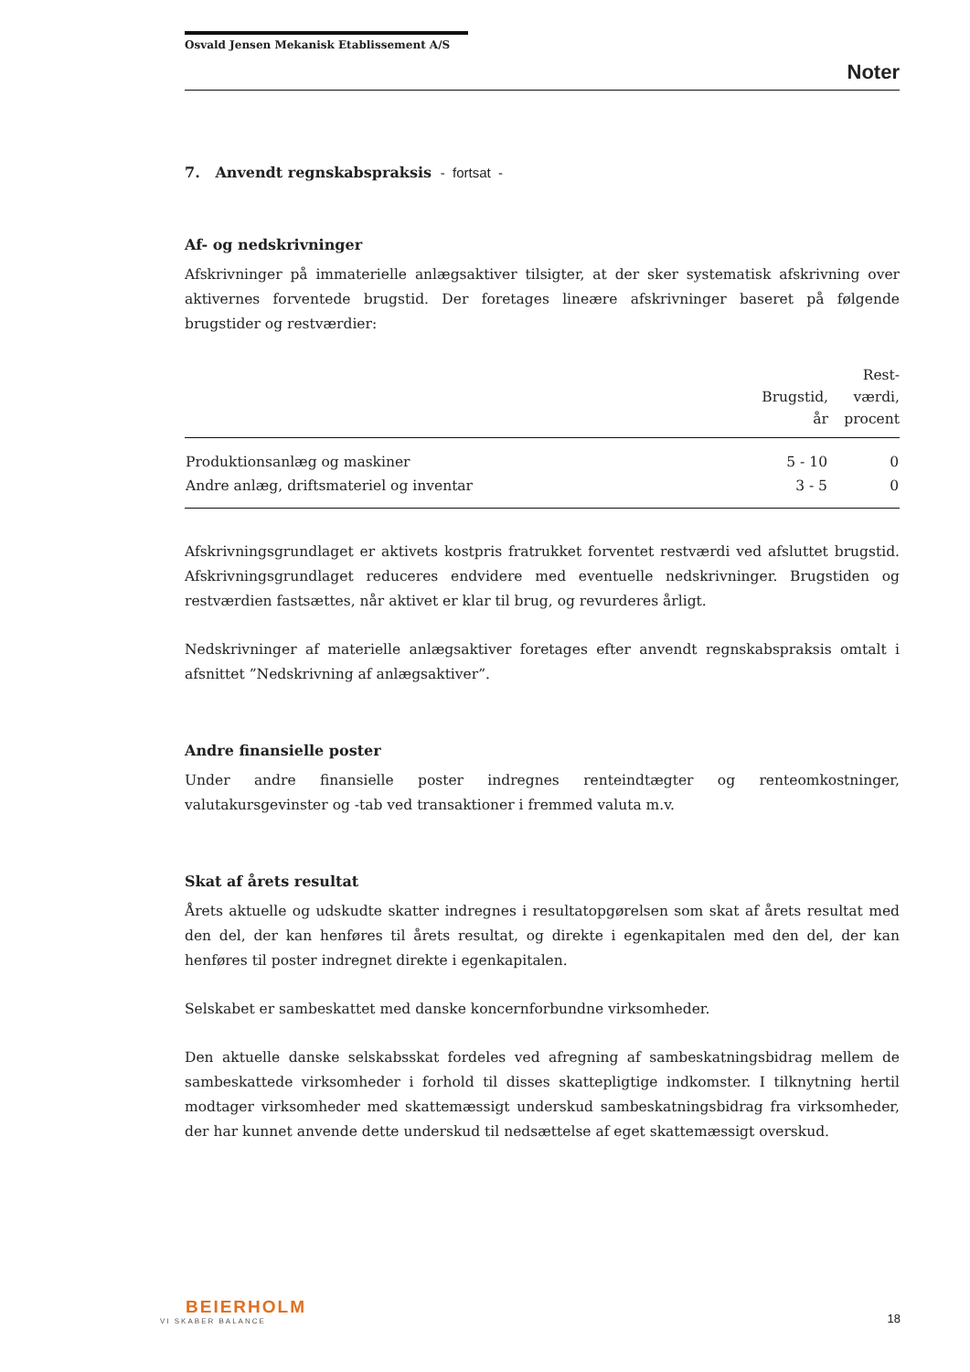Osvald Jensen Mekanisk Etablissement A/S
Noter
7. Anvendt regnskabspraksis - fortsat -
Af- og nedskrivninger
Afskrivninger på immaterielle anlægsaktiver tilsigter, at der sker systematisk afskrivning over aktivernes forventede brugstid. Der foretages lineære afskrivninger baseret på følgende brugstider og restværdier:
| | Brugstid, år | Rest- værdi, procent |
| --- | --- | --- |
| Produktionsanlæg og maskiner | 5 - 10 | 0 |
| Andre anlæg, driftsmateriel og inventar | 3 - 5 | 0 |
Afskrivningsgrundlaget er aktivets kostpris fratrukket forventet restværdi ved afsluttet brugstid. Afskrivningsgrundlaget reduceres endvidere med eventuelle nedskrivninger. Brugstiden og restværdien fastsættes, når aktivet er klar til brug, og revurderes årligt.
Nedskrivninger af materielle anlægsaktiver foretages efter anvendt regnskabspraksis omtalt i afsnittet ”Nedskrivning af anlægsaktiver”.
Andre finansielle poster
Under andre finansielle poster indregnes renteindtægter og renteomkostninger, valutakursgevinster og -tab ved transaktioner i fremmed valuta m.v.
Skat af årets resultat
Årets aktuelle og udskudte skatter indregnes i resultatopgørelsen som skat af årets resultat med den del, der kan henføres til årets resultat, og direkte i egenkapitalen med den del, der kan henføres til poster indregnet direkte i egenkapitalen.
Selskabet er sambeskattet med danske koncernforbundne virksomheder.
Den aktuelle danske selskabsskat fordeles ved afregning af sambeskatningsbidrag mellem de sambeskattede virksomheder i forhold til disses skattepligtige indkomster. I tilknytning hertil modtager virksomheder med skattemæssigt underskud sambeskatningsbidrag fra virksomheder, der har kunnet anvende dette underskud til nedsættelse af eget skattemæssigt overskud.
BEIERHOLM
VI SKABER BALANCE
18